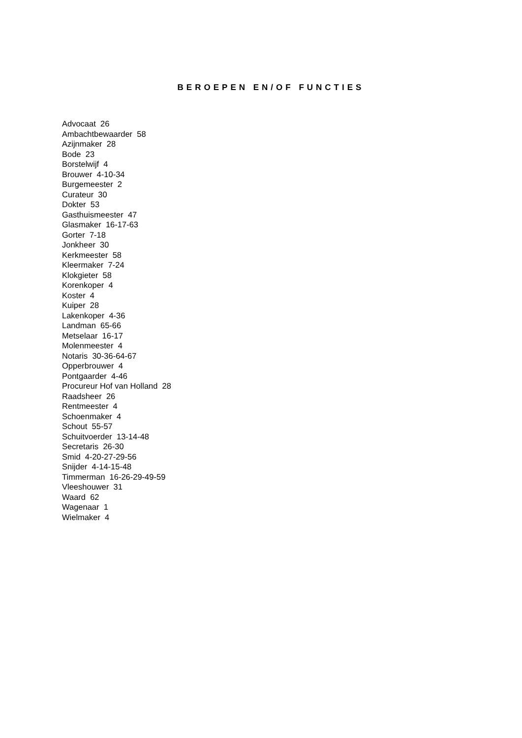BEROEPEN EN/OF FUNCTIES
Advocaat 26
Ambachtbewaarder 58
Azijnmaker 28
Bode 23
Borstelwijf 4
Brouwer 4-10-34
Burgemeester 2
Curateur 30
Dokter 53
Gasthuismeester 47
Glasmaker 16-17-63
Gorter 7-18
Jonkheer 30
Kerkmeester 58
Kleermaker 7-24
Klokgieter 58
Korenkoper 4
Koster 4
Kuiper 28
Lakenkoper 4-36
Landman 65-66
Metselaar 16-17
Molenmeester 4
Notaris 30-36-64-67
Opperbrouwer 4
Pontgaarder 4-46
Procureur Hof van Holland 28
Raadsheer 26
Rentmeester 4
Schoenmaker 4
Schout 55-57
Schuitvoerder 13-14-48
Secretaris 26-30
Smid 4-20-27-29-56
Snijder 4-14-15-48
Timmerman 16-26-29-49-59
Vleeshouwer 31
Waard 62
Wagenaar 1
Wielmaker 4